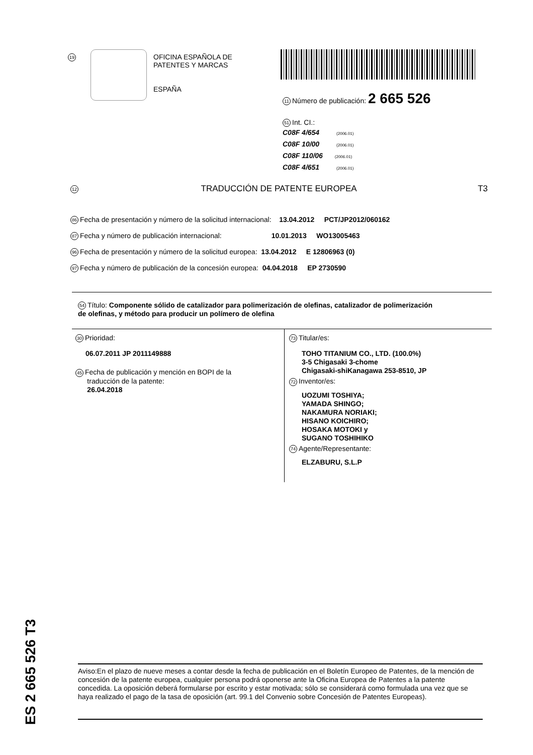19
OFICINA ESPAÑOLA DE
PATENTES Y MARCAS
ESPAÑA
11 Número de publicación: 2 665 526
51 Int. CI.:
C08F 4/654 (2006.01)
C08F 10/00 (2006.01)
C08F 110/06 (2006.01)
C08F 4/651 (2006.01)
12 TRADUCCIÓN DE PATENTE EUROPEA T3
86 Fecha de presentación y número de la solicitud internacional: 13.04.2012 PCT/JP2012/060162
87 Fecha y número de publicación internacional: 10.01.2013 WO13005463
96 Fecha de presentación y número de la solicitud europea: 13.04.2012 E 12806963 (0)
97 Fecha y número de publicación de la concesión europea: 04.04.2018 EP 2730590
54 Título: Componente sólido de catalizador para polimerización de olefinas, catalizador de polimerización de olefinas, y método para producir un polímero de olefina
30 Prioridad:
06.07.2011 JP 2011149888
45 Fecha de publicación y mención en BOPI de la
traducción de la patente:
26.04.2018
73 Titular/es:
TOHO TITANIUM CO., LTD. (100.0%)
3-5 Chigasaki 3-chome
Chigasaki-shiKanagawa 253-8510, JP
72 Inventor/es:
UOZUMI TOSHIYA;
YAMADA SHINGO;
NAKAMURA NORIAKI;
HISANO KOICHIRO;
HOSAKA MOTOKI y
SUGANO TOSHIHIKO
74 Agente/Representante:
ELZABURU, S.L.P
ES 2 665 526 T3
Aviso:En el plazo de nueve meses a contar desde la fecha de publicación en el Boletín Europeo de Patentes, de la mención de concesión de la patente europea, cualquier persona podrá oponerse ante la Oficina Europea de Patentes a la patente concedida. La oposición deberá formularse por escrito y estar motivada; sólo se considerará como formulada una vez que se haya realizado el pago de la tasa de oposición (art. 99.1 del Convenio sobre Concesión de Patentes Europeas).